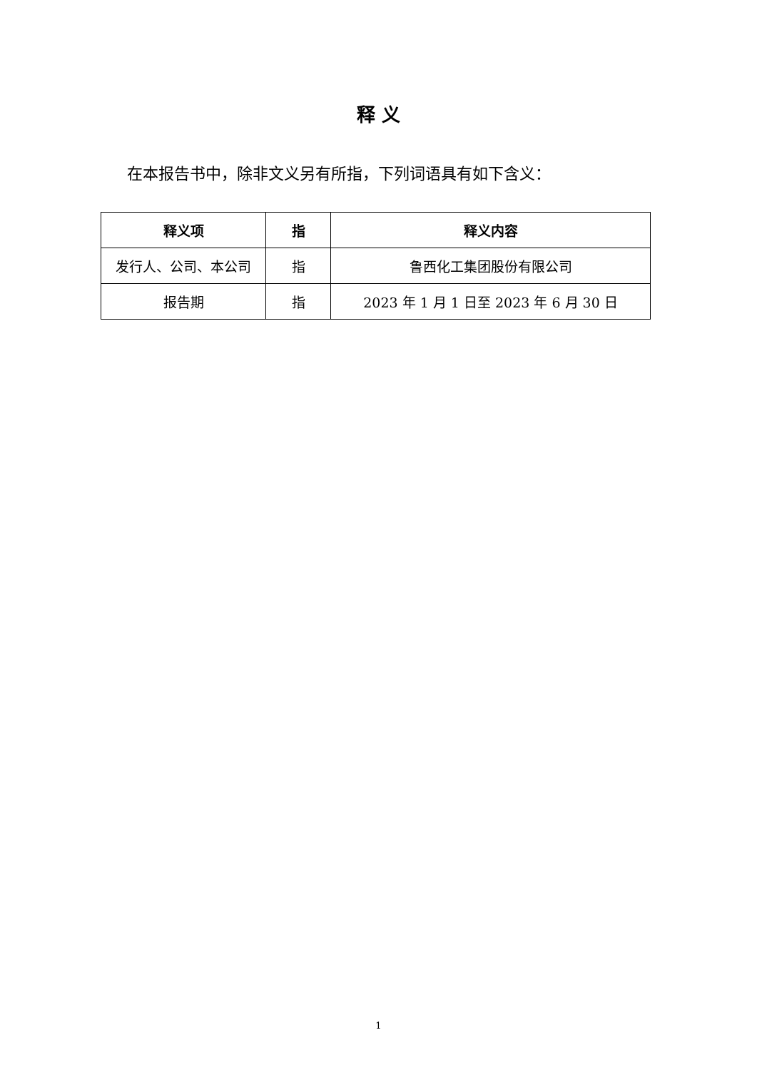释 义
在本报告书中，除非文义另有所指，下列词语具有如下含义：
| 释义项 | 指 | 释义内容 |
| --- | --- | --- |
| 发行人、公司、本公司 | 指 | 鲁西化工集团股份有限公司 |
| 报告期 | 指 | 2023 年 1 月 1 日至 2023 年 6 月 30 日 |
1